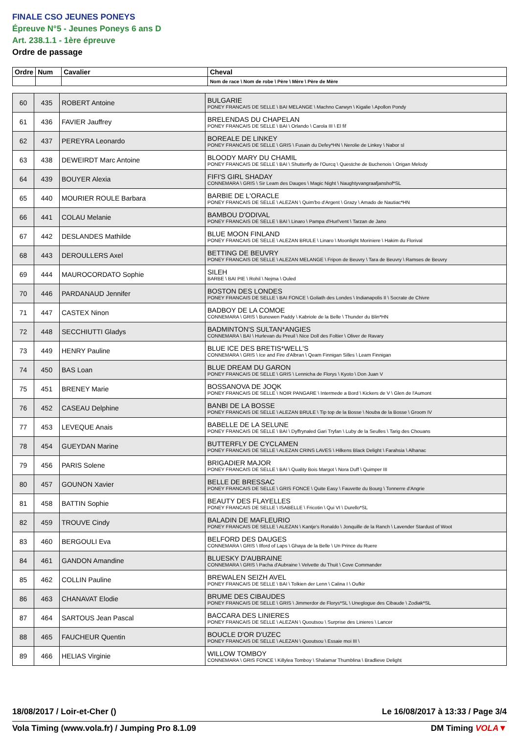FINALE CSO JEUNES PONEYS
Épreuve N°5 - Jeunes Poneys 6 ans D
Art. 238.1.1 - 1ère épreuve
Ordre de passage
| Ordre | Num | Cavalier | Cheval |
| --- | --- | --- | --- |
| | | | Nom de race \ Nom de robe \ Père \ Mère \ Père de Mère |
| 60 | 435 | ROBERT Antoine | BULGARIE PONEY FRANCAIS DE SELLE \ BAI MELANGE \ Machno Carwyn \ Kigalie \ Apollon Pondy |
| 61 | 436 | FAVIER Jauffrey | BRELENDAS DU CHAPELAN PONEY FRANCAIS DE SELLE \ BAI \ Orlando \ Carola III \ El fif |
| 62 | 437 | PEREYRA Leonardo | BOREALE DE LINKEY PONEY FRANCAIS DE SELLE \ GRIS \ Fusain du Defey*HN \ Nerolie de Linkey \ Nabor sl |
| 63 | 438 | DEWEIRDT Marc Antoine | BLOODY MARY DU CHAMIL PONEY FRANCAIS DE SELLE \ BAI \ Shutterfly de l'Ourcq \ Questche de Buchenois \ Origan Melody |
| 64 | 439 | BOUYER Alexia | FIFI'S GIRL SHADAY CONNEMARA \ GRIS \ Sir Leam des Dauges \ Magic Night \ Naughtyvangraafjanshof*SL |
| 65 | 440 | MOURIER ROULE Barbara | BARBIE DE L'ORACLE PONEY FRANCAIS DE SELLE \ ALEZAN \ Quim'bo d'Argent \ Grazy \ Amado de Nautiac*HN |
| 66 | 441 | COLAU Melanie | BAMBOU D'ODIVAL PONEY FRANCAIS DE SELLE \ BAI \ Linaro \ Pampa d'Hurl'vent \ Tarzan de Jano |
| 67 | 442 | DESLANDES Mathilde | BLUE MOON FINLAND PONEY FRANCAIS DE SELLE \ ALEZAN BRULE \ Linaro \ Moonlight Moriniere \ Hakim du Florival |
| 68 | 443 | DEROULLERS Axel | BETTING DE BEUVRY PONEY FRANCAIS DE SELLE \ ALEZAN MELANGE \ Fripon de Beuvry \ Tara de Beuvry \ Ramses de Beuvry |
| 69 | 444 | MAUROCORDATO Sophie | SILEH BARBE \ BAI PIE \ Rohil \ Nejma \ Ouled |
| 70 | 446 | PARDANAUD Jennifer | BOSTON DES LONDES PONEY FRANCAIS DE SELLE \ BAI FONCE \ Goliath des Londes \ Indianapolis II \ Socrate de Chivre |
| 71 | 447 | CASTEX Ninon | BADBOY DE LA COMOE CONNEMARA \ GRIS \ Bunowen Paddy \ Kabriole de la Belle \ Thunder du Blin*HN |
| 72 | 448 | SECCHIUTTI Gladys | BADMINTON'S SULTAN*ANGIES CONNEMARA \ BAI \ Hurlevan du Preuil \ Nice Doll des Foltier \ Oliver de Ravary |
| 73 | 449 | HENRY Pauline | BLUE ICE DES BRETIS*WELL'S CONNEMARA \ GRIS \ Ice and Fire d'Albran \ Qeam Finnigan Silles \ Leam Finnigan |
| 74 | 450 | BAS Loan | BLUE DREAM DU GARON PONEY FRANCAIS DE SELLE \ GRIS \ Lennicha de Florys \ Kyoto \ Don Juan V |
| 75 | 451 | BRENEY Marie | BOSSANOVA DE JOQK PONEY FRANCAIS DE SELLE \ NOIR PANGARE \ Intermede a Bord \ Kickers de V \ Glen de l'Aumont |
| 76 | 452 | CASEAU Delphine | BANBI DE LA BOSSE PONEY FRANCAIS DE SELLE \ ALEZAN BRULE \ Tip top de la Bosse \ Nouba de la Bosse \ Groom IV |
| 77 | 453 | LEVEQUE Anais | BABELLE DE LA SELUNE PONEY FRANCAIS DE SELLE \ BAI \ Dyffrynaled Gari Tryfan \ Luby de la Seulles \ Tarig des Chouans |
| 78 | 454 | GUEYDAN Marine | BUTTERFLY DE CYCLAMEN PONEY FRANCAIS DE SELLE \ ALEZAN CRINS LAVES \ Hilkens Black Delight \ Farahsia \ Alhanac |
| 79 | 456 | PARIS Solene | BRIGADIER MAJOR PONEY FRANCAIS DE SELLE \ BAI \ Quality Bois Margot \ Nora Duff \ Quimper III |
| 80 | 457 | GOUNON Xavier | BELLE DE BRESSAC PONEY FRANCAIS DE SELLE \ GRIS FONCE \ Quite Easy \ Fauvette du Bourg \ Tonnerre d'Angrie |
| 81 | 458 | BATTIN Sophie | BEAUTY DES FLAYELLES PONEY FRANCAIS DE SELLE \ ISABELLE \ Fricotin \ Qui VI \ Durello*SL |
| 82 | 459 | TROUVE Cindy | BALADIN DE MAFLEURIO PONEY FRANCAIS DE SELLE \ ALEZAN \ Kantje's Ronaldo \ Jonquille de la Ranch \ Lavender Stardust of Woot |
| 83 | 460 | BERGOULI Eva | BELFORD DES DAUGES CONNEMARA \ GRIS \ Ilford of Laps \ Ghaya de la Belle \ Un Prince du Ruere |
| 84 | 461 | GANDON Amandine | BLUESKY D'AUBRAINE CONNEMARA \ GRIS \ Pacha d'Aubraine \ Velvette du Thuit \ Cove Commander |
| 85 | 462 | COLLIN Pauline | BREWALEN SEIZH AVEL PONEY FRANCAIS DE SELLE \ BAI \ Tolkien der Lenn \ Calina I \ Oufkir |
| 86 | 463 | CHANAVAT Elodie | BRUME DES CIBAUDES PONEY FRANCAIS DE SELLE \ GRIS \ Jimmerdor de Florys*SL \ Uneglogue des Cibaude \ Zodiak*SL |
| 87 | 464 | SARTOUS Jean Pascal | BACCARA DES LINIERES PONEY FRANCAIS DE SELLE \ ALEZAN \ Quoutsou \ Surprise des Linieres \ Lancer |
| 88 | 465 | FAUCHEUR Quentin | BOUCLE D'OR D'UZEC PONEY FRANCAIS DE SELLE \ ALEZAN \ Quoutsou \ Essaie moi III \ |
| 89 | 466 | HELIAS Virginie | WILLOW TOMBOY CONNEMARA \ GRIS FONCE \ Killylea Tomboy \ Shalamar Thumblina \ Bradlieve Delight |
18/08/2017 / Loir-et-Cher () Le 16/08/2017 à 13:33 / Page 3/4
Vola Timing (www.vola.fr) / Jumping Pro 8.1.09 DM Timing VOLA▼